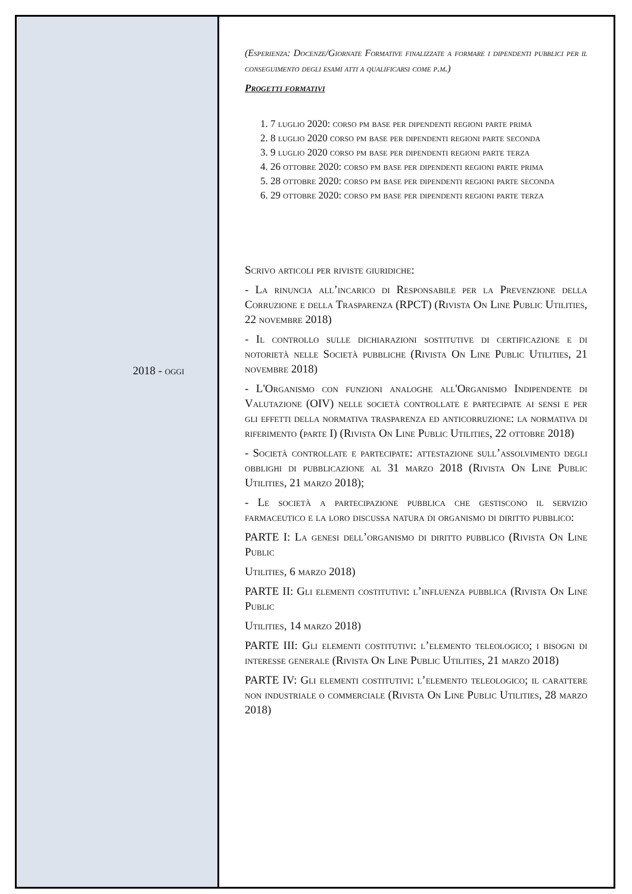2018 - oggi
(Esperienza: Docenze/Giornate Formative finalizzate a formare i dipendenti pubblici per il conseguimento degli esami atti a qualificarsi come p.m.)
Progetti formativi
1. 7 luglio 2020: corso pm base per dipendenti regioni parte prima
2. 8 luglio 2020 corso pm base per dipendenti regioni parte seconda
3. 9 luglio 2020 corso pm base per dipendenti regioni parte terza
4. 26 ottobre 2020: corso pm base per dipendenti regioni parte prima
5. 28 ottobre 2020: corso pm base per dipendenti regioni parte seconda
6. 29 ottobre 2020: corso pm base per dipendenti regioni parte terza
Scrivo articoli per riviste giuridiche:
- La rinuncia all’incarico di Responsabile per la Prevenzione della Corruzione e della Trasparenza (RPCT) (Rivista On Line Public Utilities, 22 novembre 2018)
- Il controllo sulle dichiarazioni sostitutive di certificazione e di notorietà nelle Società pubbliche (Rivista On Line Public Utilities, 21 novembre 2018)
- L'Organismo con funzioni analoghe all'Organismo Indipendente di Valutazione (OIV) nelle società controllate e partecipate ai sensi e per gli effetti della normativa trasparenza ed anticorruzione: la normativa di riferimento (parte I) (Rivista On Line Public Utilities, 22 ottobre 2018)
- Società controllate e partecipate: attestazione sull’assolvimento degli obblighi di pubblicazione al 31 marzo 2018 (Rivista On Line Public Utilities, 21 marzo 2018);
- Le società a partecipazione pubblica che gestiscono il servizio farmaceutico e la loro discussa natura di organismo di diritto pubblico:
PARTE I: La genesi dell’organismo di diritto pubblico (Rivista On Line Public
Utilities, 6 marzo 2018)
PARTE II: Gli elementi costitutivi: l’influenza pubblica (Rivista On Line Public
Utilities, 14 marzo 2018)
PARTE III: Gli elementi costitutivi: l’elemento teleologico; i bisogni di interesse generale (Rivista On Line Public Utilities, 21 marzo 2018)
PARTE IV: Gli elementi costitutivi: l’elemento teleologico; il carattere non industriale o commerciale (Rivista On Line Public Utilities, 28 marzo 2018)